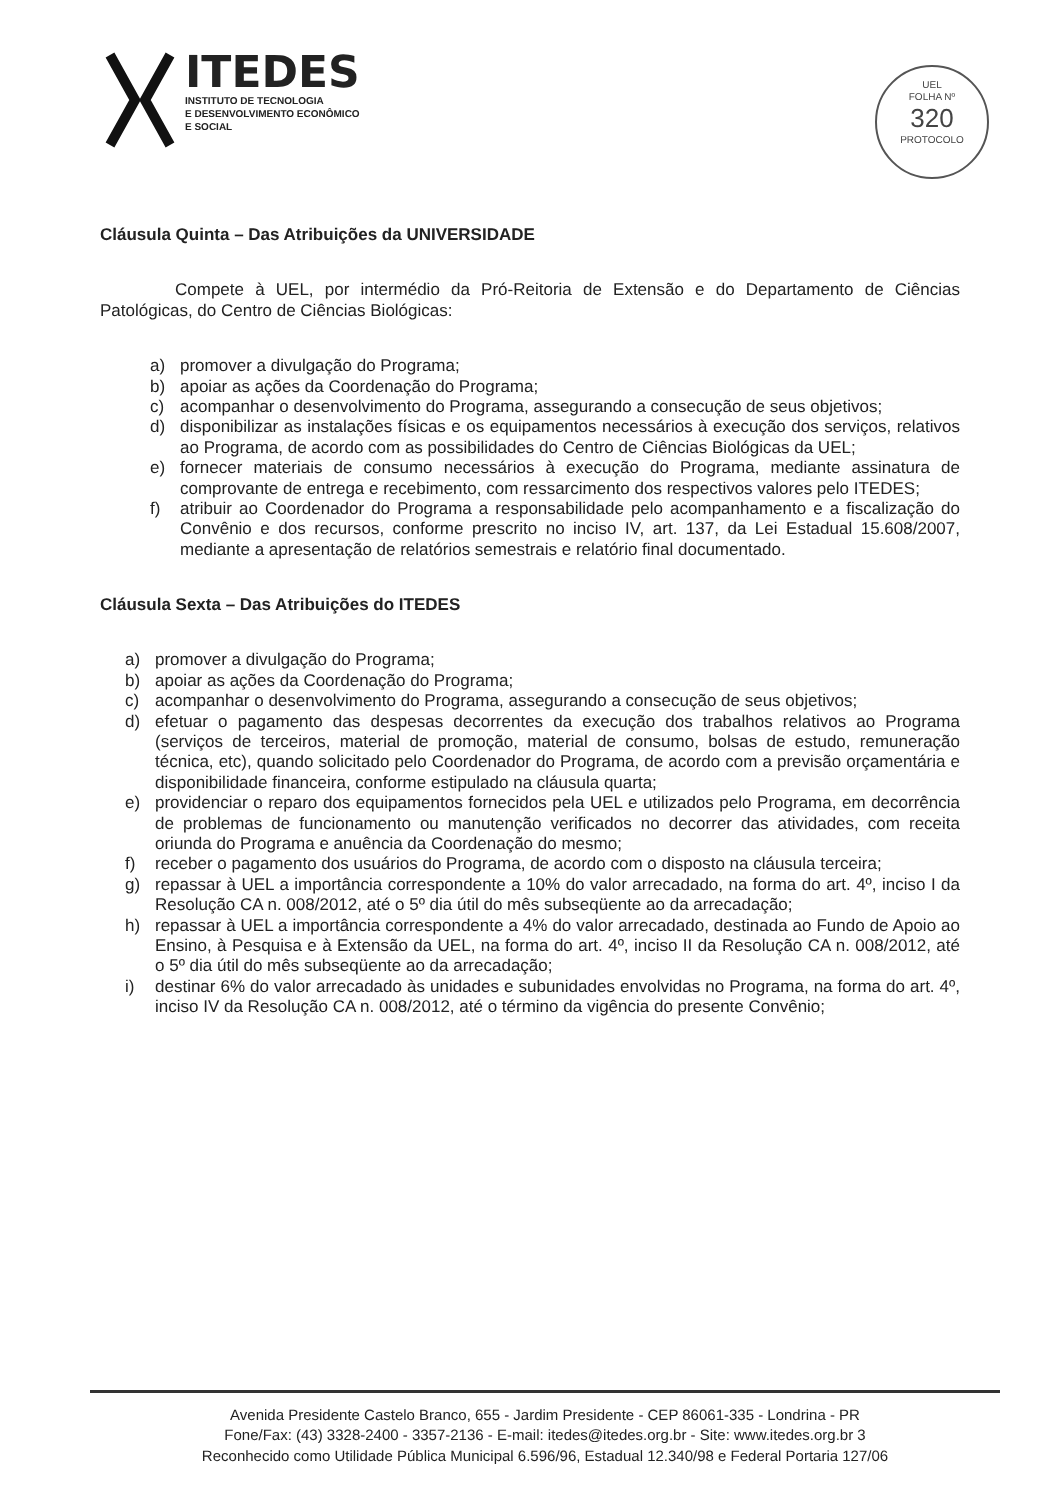ITEDES
INSTITUTO DE TECNOLOGIA
E DESENVOLVIMENTO ECONÔMICO
E SOCIAL
UEL
FOLHA Nº
320
PROTOCOLO
Cláusula Quinta – Das Atribuições da UNIVERSIDADE
Compete à UEL, por intermédio da Pró-Reitoria de Extensão e do Departamento de Ciências Patológicas, do Centro de Ciências Biológicas:
a) promover a divulgação do Programa;
b) apoiar as ações da Coordenação do Programa;
c) acompanhar o desenvolvimento do Programa, assegurando a consecução de seus objetivos;
d) disponibilizar as instalações físicas e os equipamentos necessários à execução dos serviços, relativos ao Programa, de acordo com as possibilidades do Centro de Ciências Biológicas da UEL;
e) fornecer materiais de consumo necessários à execução do Programa, mediante assinatura de comprovante de entrega e recebimento, com ressarcimento dos respectivos valores pelo ITEDES;
f) atribuir ao Coordenador do Programa a responsabilidade pelo acompanhamento e a fiscalização do Convênio e dos recursos, conforme prescrito no inciso IV, art. 137, da Lei Estadual 15.608/2007, mediante a apresentação de relatórios semestrais e relatório final documentado.
Cláusula Sexta – Das Atribuições do ITEDES
a) promover a divulgação do Programa;
b) apoiar as ações da Coordenação do Programa;
c) acompanhar o desenvolvimento do Programa, assegurando a consecução de seus objetivos;
d) efetuar o pagamento das despesas decorrentes da execução dos trabalhos relativos ao Programa (serviços de terceiros, material de promoção, material de consumo, bolsas de estudo, remuneração técnica, etc), quando solicitado pelo Coordenador do Programa, de acordo com a previsão orçamentária e disponibilidade financeira, conforme estipulado na cláusula quarta;
e) providenciar o reparo dos equipamentos fornecidos pela UEL e utilizados pelo Programa, em decorrência de problemas de funcionamento ou manutenção verificados no decorrer das atividades, com receita oriunda do Programa e anuência da Coordenação do mesmo;
f) receber o pagamento dos usuários do Programa, de acordo com o disposto na cláusula terceira;
g) repassar à UEL a importância correspondente a 10% do valor arrecadado, na forma do art. 4º, inciso I da Resolução CA n. 008/2012, até o 5º dia útil do mês subseqüente ao da arrecadação;
h) repassar à UEL a importância correspondente a 4% do valor arrecadado, destinada ao Fundo de Apoio ao Ensino, à Pesquisa e à Extensão da UEL, na forma do art. 4º, inciso II da Resolução CA n. 008/2012, até o 5º dia útil do mês subseqüente ao da arrecadação;
i) destinar 6% do valor arrecadado às unidades e subunidades envolvidas no Programa, na forma do art. 4º, inciso IV da Resolução CA n. 008/2012, até o término da vigência do presente Convênio;
Avenida Presidente Castelo Branco, 655 - Jardim Presidente - CEP 86061-335 - Londrina - PR
Fone/Fax: (43) 3328-2400 - 3357-2136 - E-mail: itedes@itedes.org.br - Site: www.itedes.org.br 3
Reconhecido como Utilidade Pública Municipal 6.596/96, Estadual 12.340/98 e Federal Portaria 127/06